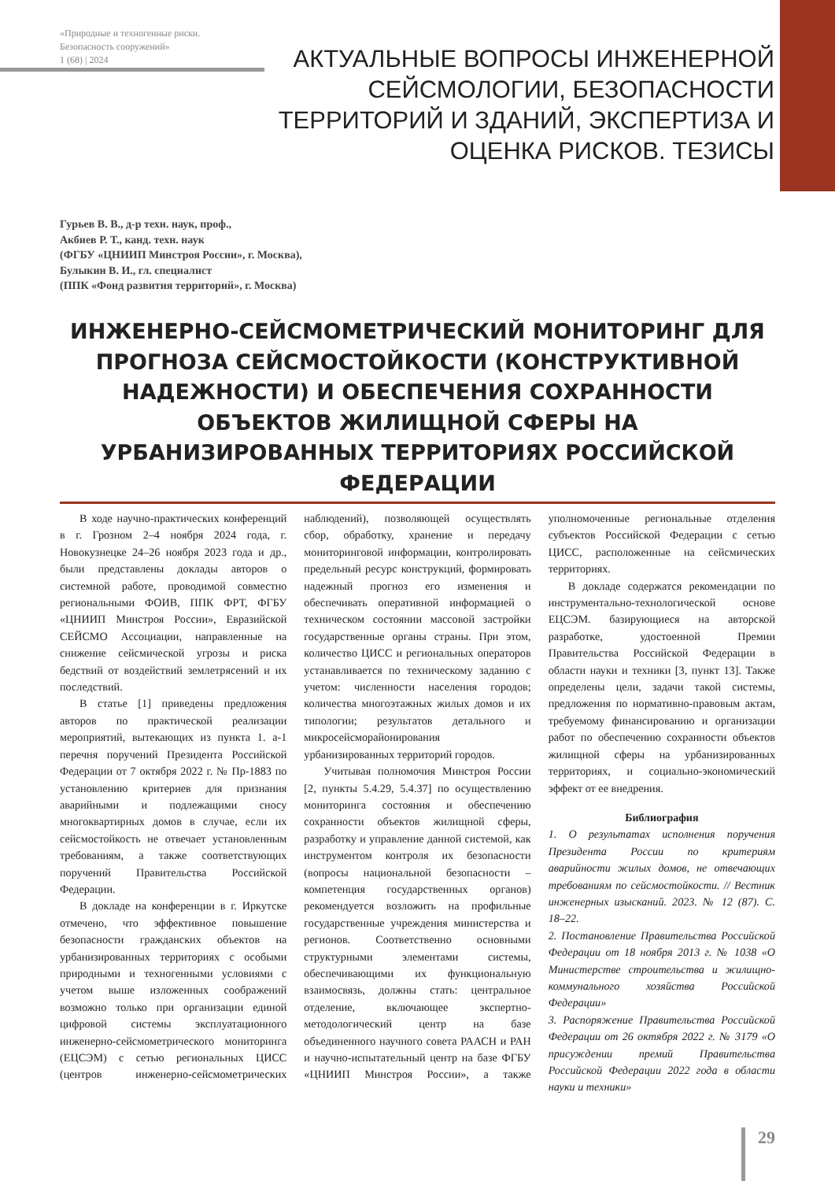«Природные и техногенные риски.
Безопасность сооружений»
1 (68) | 2024
АКТУАЛЬНЫЕ ВОПРОСЫ ИНЖЕНЕРНОЙ СЕЙСМОЛОГИИ, БЕЗОПАСНОСТИ ТЕРРИТОРИЙ И ЗДАНИЙ, ЭКСПЕРТИЗА И ОЦЕНКА РИСКОВ. ТЕЗИСЫ
Гурьев В. В., д-р техн. наук, проф.,
Акбиев Р. Т., канд. техн. наук
(ФГБУ «ЦНИИП Минстроя России», г. Москва),
Булыкин В. И., гл. специалист
(ППК «Фонд развития территорий», г. Москва)
ИНЖЕНЕРНО-СЕЙСМОМЕТРИЧЕСКИЙ МОНИТОРИНГ ДЛЯ ПРОГНОЗА СЕЙСМОСТОЙКОСТИ (КОНСТРУКТИВНОЙ НАДЕЖНОСТИ) И ОБЕСПЕЧЕНИЯ СОХРАННОСТИ ОБЪЕКТОВ ЖИЛИЩНОЙ СФЕРЫ НА УРБАНИЗИРОВАННЫХ ТЕРРИТОРИЯХ РОССИЙСКОЙ ФЕДЕРАЦИИ
В ходе научно-практических конференций в г. Грозном 2–4 ноября 2024 года, г. Новокузнецке 24–26 ноября 2023 года и др., были представлены доклады авторов о системной работе, проводимой совместно региональными ФОИВ, ППК ФРТ, ФГБУ «ЦНИИП Минстроя России», Евразийской СЕЙСМО Ассоциации, направленные на снижение сейсмической угрозы и риска бедствий от воздействий землетрясений и их последствий.
В статье [1] приведены предложения авторов по практической реализации мероприятий, вытекающих из пункта 1. а-1 перечня поручений Президента Российской Федерации от 7 октября 2022 г. № Пр-1883 по установлению критериев для признания аварийными и подлежащими сносу многоквартирных домов в случае, если их сейсмостойкость не отвечает установленным требованиям, а также соответствующих поручений Правительства Российской Федерации.
В докладе на конференции в г. Иркутске отмечено, что эффективное повышение безопасности гражданских объектов на урбанизированных территориях с особыми природными и техногенными условиями с учетом выше изложенных соображений возможно только при организации единой цифровой системы эксплуатационного инженерно-сейсмометрического мониторинга (ЕЦСЭМ) с сетью региональных ЦИСС (центров инженерно-сейсмометрических наблюдений), позволяющей осуществлять сбор, обработку, хранение и передачу мониторинговой информации, контролировать предельный ресурс конструкций, формировать надежный прогноз его изменения и обеспечивать оперативной информацией о техническом состоянии массовой застройки государственные органы страны. При этом, количество ЦИСС и региональных операторов устанавливается по техническому заданию с учетом: численности населения городов; количества многоэтажных жилых домов и их типологии; результатов детального и микросейсморайонирования урбанизированных территорий городов.
Учитывая полномочия Минстроя России [2, пункты 5.4.29, 5.4.37] по осуществлению мониторинга состояния и обеспечению сохранности объектов жилищной сферы, разработку и управление данной системой, как инструментом контроля их безопасности (вопросы национальной безопасности – компетенция государственных органов) рекомендуется возложить на профильные государственные учреждения министерства и регионов. Соответственно основными структурными элементами системы, обеспечивающими их функциональную взаимосвязь, должны стать: центральное отделение, включающее экспертно-методологический центр на базе объединенного научного совета РААСН и РАН и научно-испытательный центр на базе ФГБУ «ЦНИИП Минстроя России», а также уполномоченные региональные отделения субъектов Российской Федерации с сетью ЦИСС, расположенные на сейсмических территориях.
В докладе содержатся рекомендации по инструментально-технологической основе ЕЦСЭМ. базирующиеся на авторской разработке, удостоенной Премии Правительства Российской Федерации в области науки и техники [3, пункт 13]. Также определены цели, задачи такой системы, предложения по нормативно-правовым актам, требуемому финансированию и организации работ по обеспечению сохранности объектов жилищной сферы на урбанизированных территориях, и социально-экономический эффект от ее внедрения.
Библиография
1. О результатах исполнения поручения Президента России по критериям аварийности жилых домов, не отвечающих требованиям по сейсмостойкости. // Вестник инженерных изысканий. 2023. № 12 (87). С. 18–22.
2. Постановление Правительства Российской Федерации от 18 ноября 2013 г. № 1038 «О Министерстве строительства и жилищно-коммунального хозяйства Российской Федерации»
3. Распоряжение Правительства Российской Федерации от 26 октября 2022 г. № 3179 «О присуждении премий Правительства Российской Федерации 2022 года в области науки и техники»
29